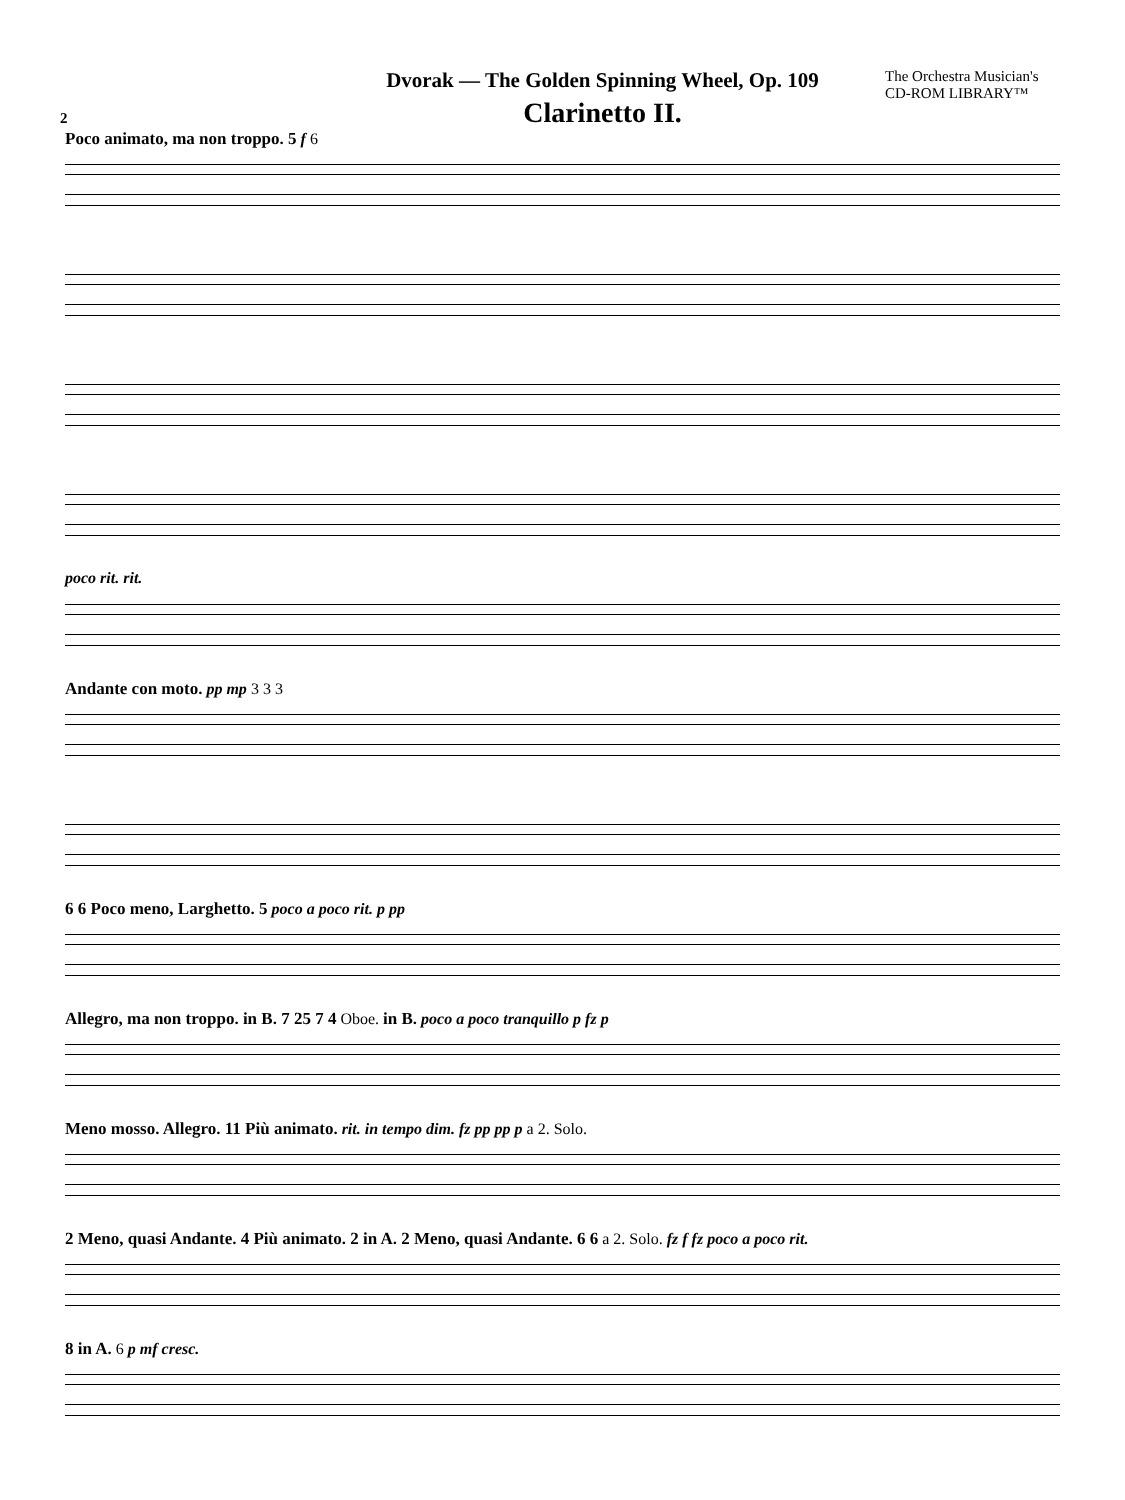Dvorak — The Golden Spinning Wheel, Op. 109
Clarinetto II.
The Orchestra Musician's
CD-ROM LIBRARY™
2
Poco animato, ma non troppo. 5 f 6
poco rit. rit.
Andante con moto. pp mp 3 3 3
6 6 Poco meno, Larghetto. 5 poco a poco rit. p pp
Allegro, ma non troppo. in B. 7 25 7 4 Oboe. in B. poco a poco tranquillo p fz p
Meno mosso. Allegro. 11 Più animato. rit. in tempo dim. fz pp pp p a 2. Solo.
2 Meno, quasi Andante. 4 Più animato. 2 in A. 2 Meno, quasi Andante. 6 6 a 2. Solo. fz f fz poco a poco rit.
8 in A. 6 p mf cresc.